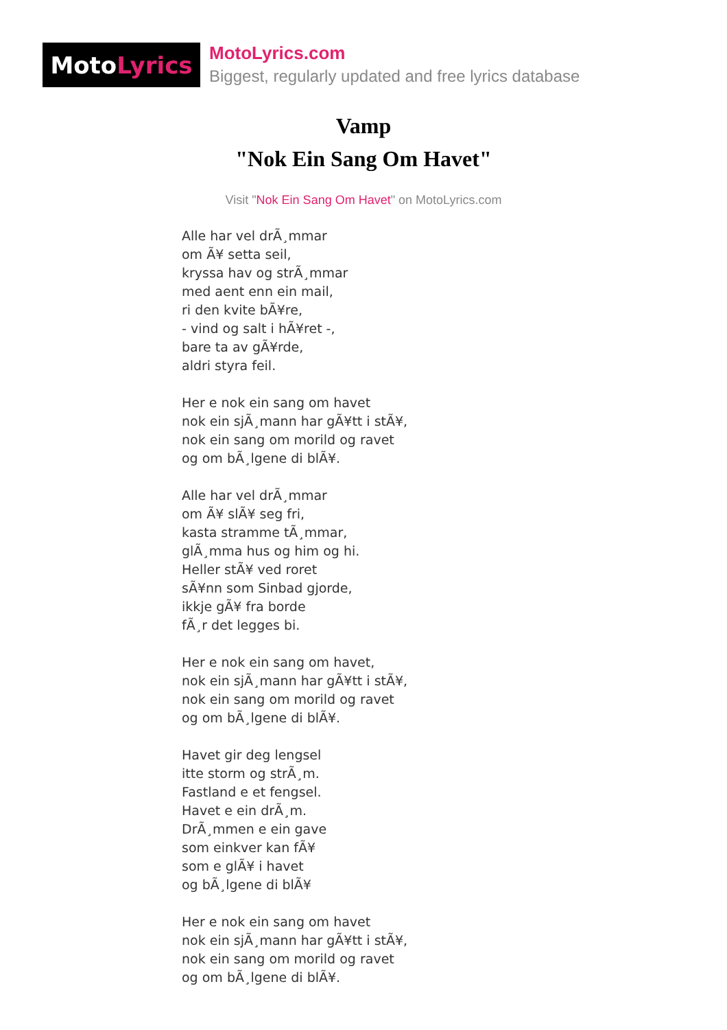Moto Lyrics
MotoLyrics.com
Biggest, regularly updated and free lyrics database
Vamp
"Nok Ein Sang Om Havet"
Visit "Nok Ein Sang Om Havet" on MotoLyrics.com
Alle har vel drÃ¸mmar
om Ã¥ setta seil,
kryssa hav og strÃ¸mmar
med aent enn ein mail,
ri den kvite bÃ¥re,
- vind og salt i hÃ¥ret -,
bare ta av gÃ¥rde,
aldri styra feil.
Her e nok ein sang om havet
nok ein sjÃ¸mann har gÃ¥tt i stÃ¥,
nok ein sang om morild og ravet
og om bÃ¸lgene di blÃ¥.
Alle har vel drÃ¸mmar
om Ã¥ slÃ¥ seg fri,
kasta stramme tÃ¸mmar,
glÃ¸mma hus og him og hi.
Heller stÃ¥ ved roret
sÃ¥nn som Sinbad gjorde,
ikkje gÃ¥ fra borde
fÃ¸r det legges bi.
Her e nok ein sang om havet,
nok ein sjÃ¸mann har gÃ¥tt i stÃ¥,
nok ein sang om morild og ravet
og om bÃ¸lgene di blÃ¥.
Havet gir deg lengsel
itte storm og strÃ¸m.
Fastland e et fengsel.
Havet e ein drÃ¸m.
DrÃ¸mmen e ein gave
som einkver kan fÃ¥
som e glÃ¥ i havet
og bÃ¸lgene di blÃ¥
Her e nok ein sang om havet
nok ein sjÃ¸mann har gÃ¥tt i stÃ¥,
nok ein sang om morild og ravet
og om bÃ¸lgene di blÃ¥.